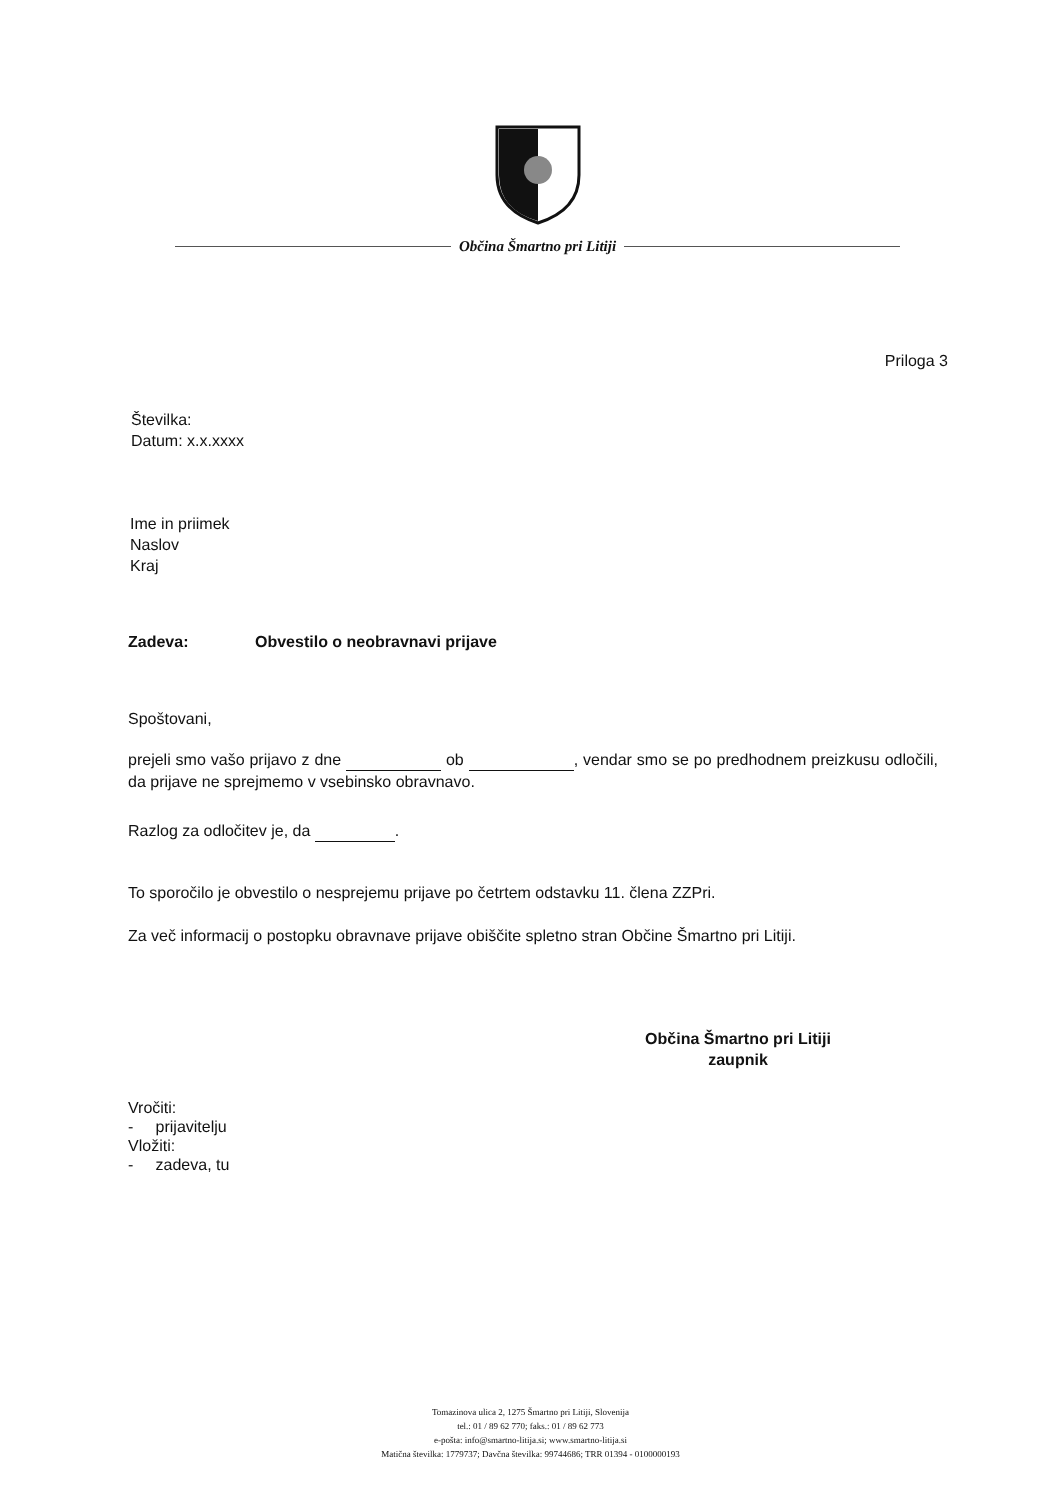Občina Šmartno pri Litiji
Priloga 3
Številka:
Datum: x.x.xxxx
Ime in priimek
Naslov
Kraj
Zadeva: Obvestilo o neobravnavi prijave
Spoštovani,
prejeli smo vašo prijavo z dne ob , vendar smo se po predhodnem preizkusu odločili, da prijave ne sprejmemo v vsebinsko obravnavo.
Razlog za odločitev je, da .
To sporočilo je obvestilo o nesprejemu prijave po četrtem odstavku 11. člena ZZPri.
Za več informacij o postopku obravnave prijave obiščite spletno stran Občine Šmartno pri Litiji.
Občina Šmartno pri Litiji
zaupnik
Vročiti:
- prijavitelju
Vložiti:
- zadeva, tu
Tomazinova ulica 2, 1275 Šmartno pri Litiji, Slovenija
tel.: 01 / 89 62 770; faks.: 01 / 89 62 773
e-pošta: info@smartno-litija.si; www.smartno-litija.si
Matična številka: 1779737; Davčna številka: 99744686; TRR 01394 - 0100000193